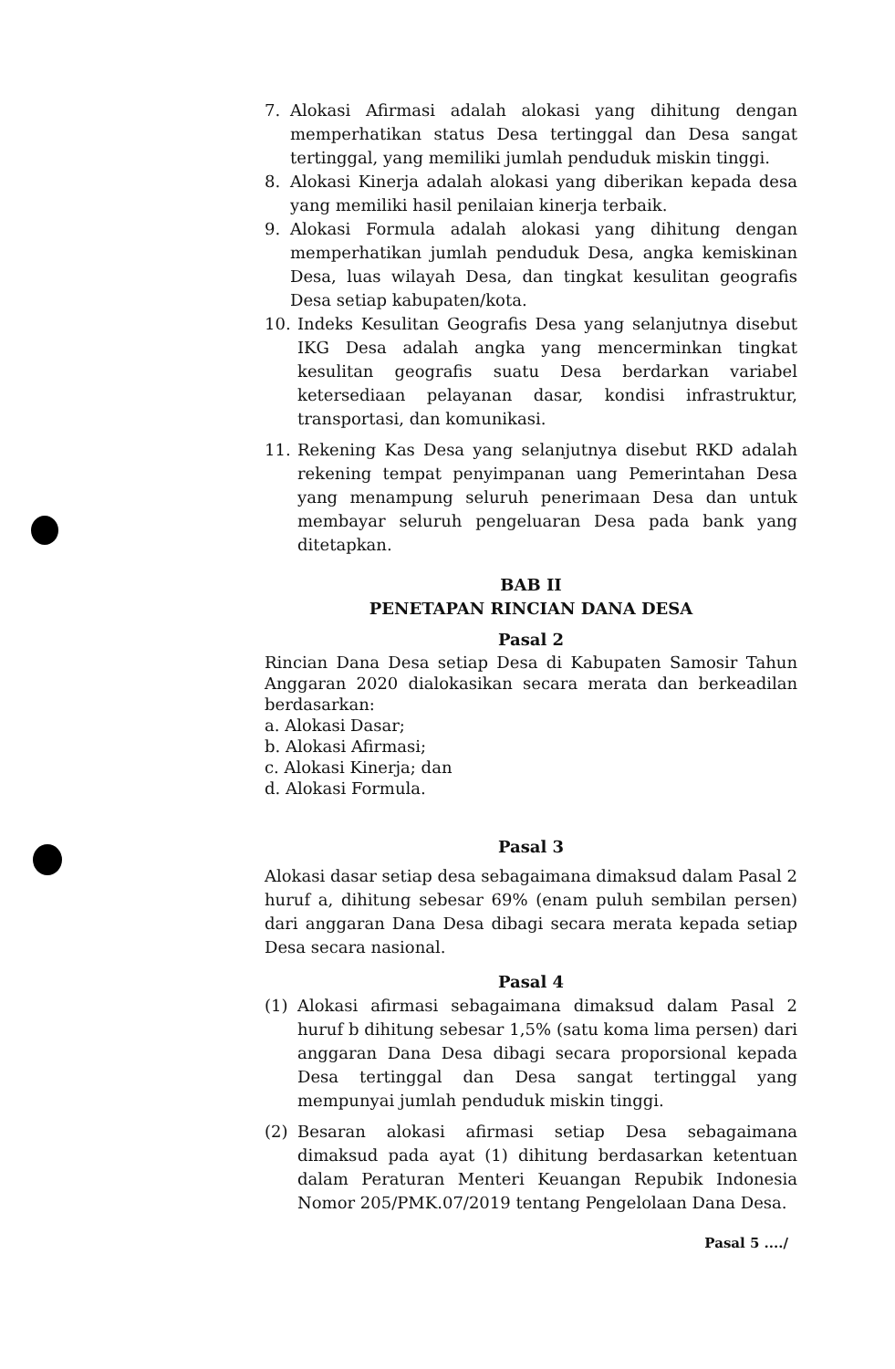7. Alokasi Afirmasi adalah alokasi yang dihitung dengan memperhatikan status Desa tertinggal dan Desa sangat tertinggal, yang memiliki jumlah penduduk miskin tinggi.
8. Alokasi Kinerja adalah alokasi yang diberikan kepada desa yang memiliki hasil penilaian kinerja terbaik.
9. Alokasi Formula adalah alokasi yang dihitung dengan memperhatikan jumlah penduduk Desa, angka kemiskinan Desa, luas wilayah Desa, dan tingkat kesulitan geografis Desa setiap kabupaten/kota.
10. Indeks Kesulitan Geografis Desa yang selanjutnya disebut IKG Desa adalah angka yang mencerminkan tingkat kesulitan geografis suatu Desa berdarkan variabel ketersediaan pelayanan dasar, kondisi infrastruktur, transportasi, dan komunikasi.
11. Rekening Kas Desa yang selanjutnya disebut RKD adalah rekening tempat penyimpanan uang Pemerintahan Desa yang menampung seluruh penerimaan Desa dan untuk membayar seluruh pengeluaran Desa pada bank yang ditetapkan.
BAB II
PENETAPAN RINCIAN DANA DESA
Pasal 2
Rincian Dana Desa setiap Desa di Kabupaten Samosir Tahun Anggaran 2020 dialokasikan secara merata dan berkeadilan berdasarkan:
a. Alokasi Dasar;
b. Alokasi Afirmasi;
c. Alokasi Kinerja; dan
d. Alokasi Formula.
Pasal 3
Alokasi dasar setiap desa sebagaimana dimaksud dalam Pasal 2 huruf a, dihitung sebesar 69% (enam puluh sembilan persen) dari anggaran Dana Desa dibagi secara merata kepada setiap Desa secara nasional.
Pasal 4
(1) Alokasi afirmasi sebagaimana dimaksud dalam Pasal 2 huruf b dihitung sebesar 1,5% (satu koma lima persen) dari anggaran Dana Desa dibagi secara proporsional kepada Desa tertinggal dan Desa sangat tertinggal yang mempunyai jumlah penduduk miskin tinggi.
(2) Besaran alokasi afirmasi setiap Desa sebagaimana dimaksud pada ayat (1) dihitung berdasarkan ketentuan dalam Peraturan Menteri Keuangan Repubik Indonesia Nomor 205/PMK.07/2019 tentang Pengelolaan Dana Desa.
Pasal 5 ..../